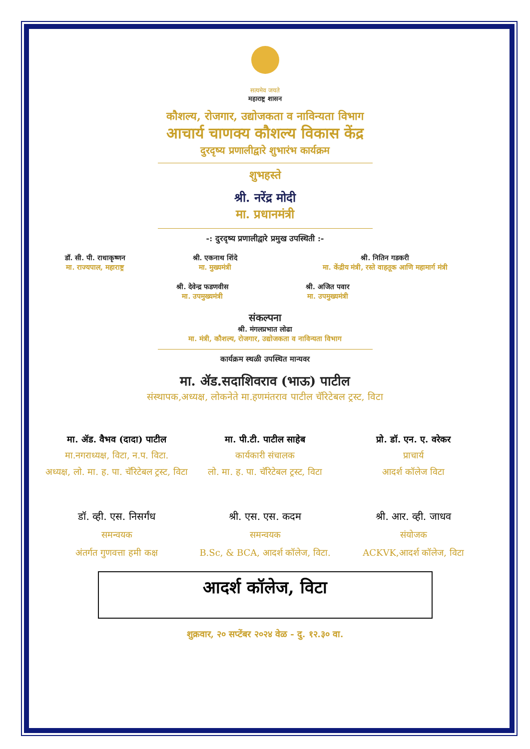सत्यमेव जयते
महाराष्ट्र शासन
कौशल्य, रोजगार, उद्योजकता व नाविन्यता विभाग
आचार्य चाणक्य कौशल्य विकास केंद्र
दुरदृष्य प्रणालीद्वारे शुभारंभ कार्यक्रम
शुभहस्ते
श्री. नरेंद्र मोदी
मा. प्रधानमंत्री
-: दुरदृष्य प्रणालीद्वारे प्रमुख उपस्थिती :-
डॉ. सी. पी. राधाकृष्णन
मा. राज्यपाल, महाराष्ट्र
श्री. एकनाथ शिंदे
मा. मुख्यमंत्री
श्री. नितिन गडकरी
मा. केंद्रीय मंत्री, रस्ते वाहतूक आणि महामार्ग मंत्री
श्री. देवेन्द्र फडणवीस
मा. उपमुख्यमंत्री
श्री. अजित पवार
मा. उपमुख्यमंत्री
संकल्पना
श्री. मंगलप्रभात लोढा
मा. मंत्री, कौशल्य, रोजगार, उद्योजकता व नाविन्यता विभाग
कार्यक्रम स्थळी उपस्थित मान्यवर
मा. ॲड.सदाशिवराव (भाऊ) पाटील
संस्थापक,अध्यक्ष, लोकनेते मा.हणमंतराव पाटील चॅरिटेबल ट्रस्ट, विटा
मा. ॲड. वैभव (दादा) पाटील
मा.नगराध्यक्ष, विटा, न.प. विटा.
अध्यक्ष, लो. मा. ह. पा. चॅरिटेबल ट्रस्ट, विटा
मा. पी.टी. पाटील साहेब
कार्यकारी संचालक
लो. मा. ह. पा. चॅरिटेबल ट्रस्ट, विटा
प्रो. डॉ. एन. ए. वरेकर
प्राचार्य
आदर्श कॉलेज विटा
डॉ. व्ही. एस. निसर्गंध
समन्वयक
अंतर्गत गुणवत्ता हमी कक्ष
श्री. एस. एस. कदम
समन्वयक
B.Sc, & BCA, आदर्श कॉलेज, विटा.
श्री. आर. व्ही. जाधव
संयोजक
ACKVK,आदर्श कॉलेज, विटा
आदर्श कॉलेज, विटा
शुक्रवार, २० सप्टेंबर २०२४ वेळ - दु. १२.३० वा.